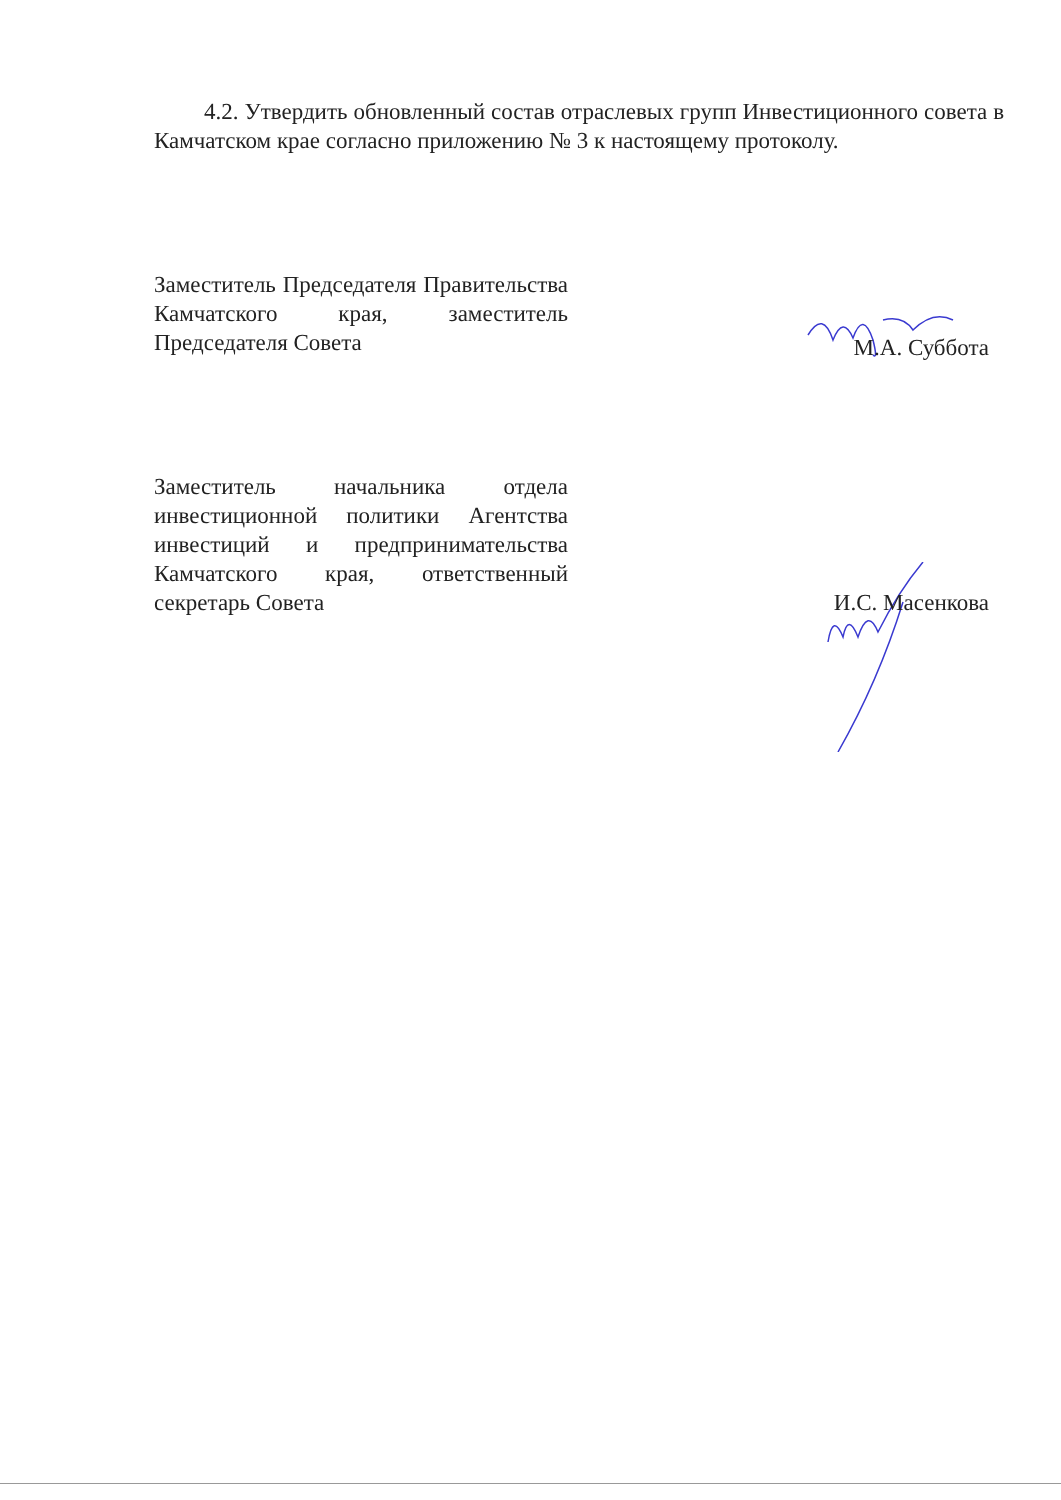4.2. Утвердить обновленный состав отраслевых групп Инвестиционного совета в Камчатском крае согласно приложению № 3 к настоящему протоколу.
Заместитель Председателя Правительства Камчатского края, заместитель Председателя Совета
М.А. Суббота
Заместитель начальника отдела инвестиционной политики Агентства инвестиций и предпринимательства Камчатского края, ответственный секретарь Совета
И.С. Масенкова